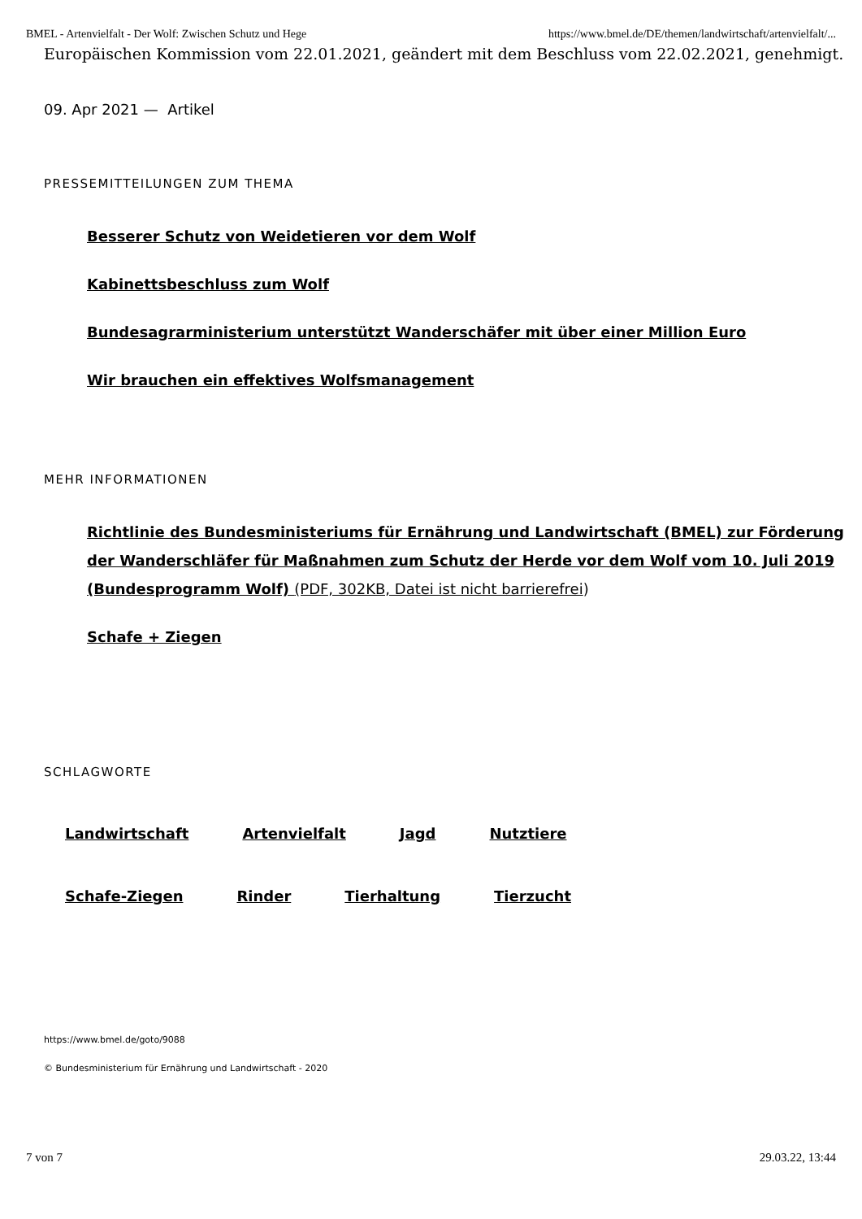BMEL - Artenvielfalt - Der Wolf: Zwischen Schutz und Hege https://www.bmel.de/DE/themen/landwirtschaft/artenvielfalt/...
Europäischen Kommission vom 22.01.2021, geändert mit dem Beschluss vom 22.02.2021, genehmigt.
09. Apr 2021 — Artikel
PRESSEMITTEILUNGEN ZUM THEMA
Besserer Schutz von Weidetieren vor dem Wolf
Kabinettsbeschluss zum Wolf
Bundesagrarministerium unterstützt Wanderschäfer mit über einer Million Euro
Wir brauchen ein effektives Wolfsmanagement
MEHR INFORMATIONEN
Richtlinie des Bundesministeriums für Ernährung und Landwirtschaft (BMEL) zur Förderung der Wanderschläfer für Maßnahmen zum Schutz der Herde vor dem Wolf vom 10. Juli 2019 (Bundesprogramm Wolf) (PDF, 302KB, Datei ist nicht barrierefrei)
Schafe + Ziegen
SCHLAGWORTE
Landwirtschaft Artenvielfalt Jagd Nutztiere
Schafe-Ziegen Rinder Tierhaltung Tierzucht
https://www.bmel.de/goto/9088
© Bundesministerium für Ernährung und Landwirtschaft - 2020
7 von 7 29.03.22, 13:44